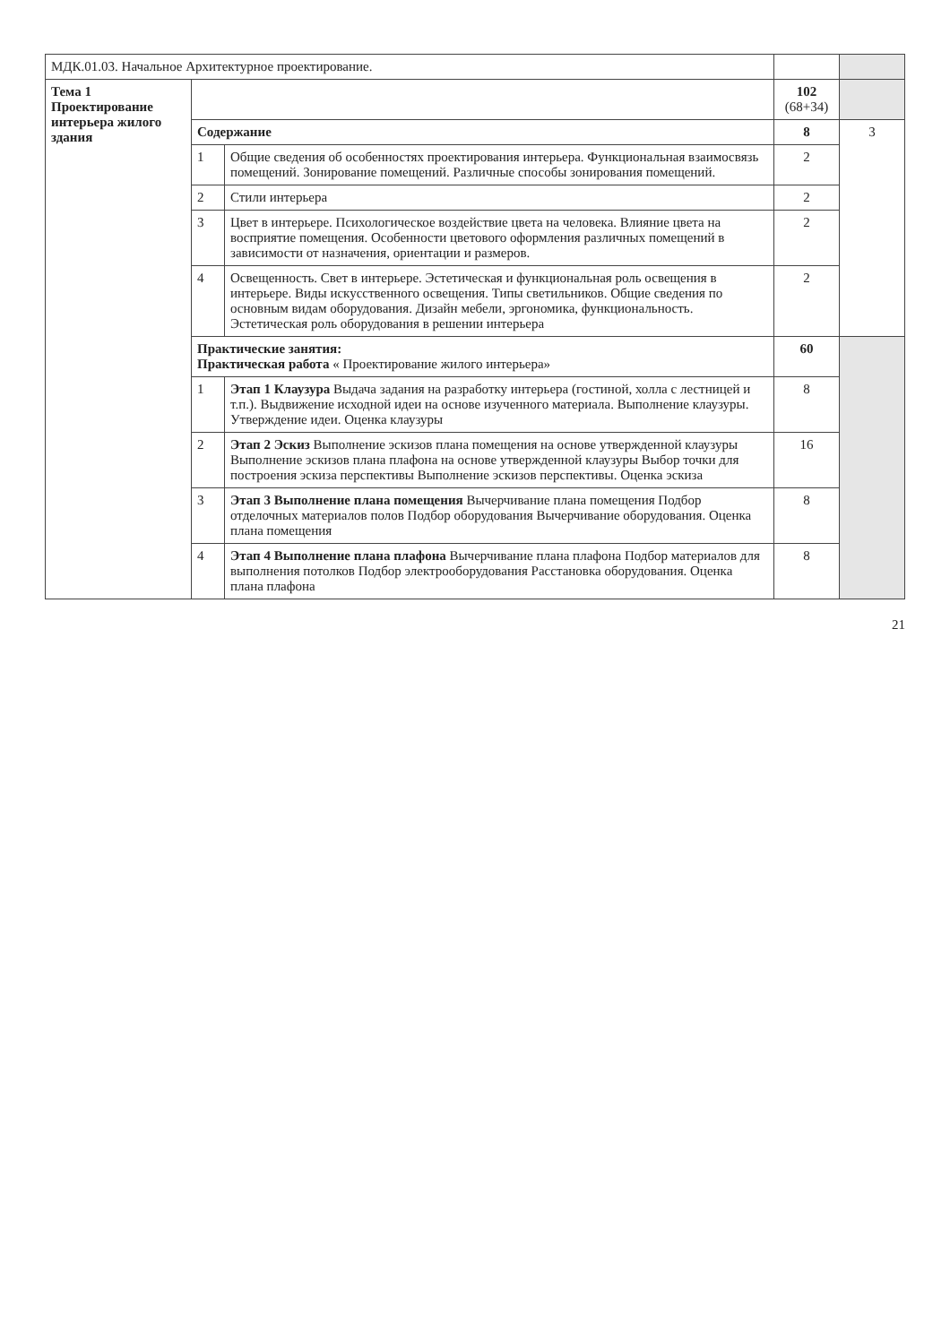| МДК.01.03. Начальное Архитектурное проектирование. | | | | |
| Тема 1 Проектирование интерьера жилого здания | | | 102 (68+34) | |
| | Содержание | | 8 | 3 |
| | 1 | Общие сведения об особенностях проектирования интерьера. Функциональная взаимосвязь помещений. Зонирование помещений. Различные способы зонирования помещений. | 2 | |
| | 2 | Стили интерьера | 2 | |
| | 3 | Цвет в интерьере. Психологическое воздействие цвета на человека. Влияние цвета на восприятие помещения. Особенности цветового оформления различных помещений в зависимости от назначения, ориентации и размеров. | 2 | |
| | 4 | Освещенность. Свет в интерьере. Эстетическая и функциональная роль освещения в интерьере. Виды искусственного освещения. Типы светильников. Общие сведения по основным видам оборудования. Дизайн мебели, эргономика, функциональность. Эстетическая роль оборудования в решении интерьера | 2 | |
| | Практические занятия: Практическая работа « Проектирование жилого интерьера» | | 60 | |
| | 1 | Этап 1 Клаузура Выдача задания на разработку интерьера (гостиной, холла с лестницей и т.п.). Выдвижение исходной идеи на основе изученного материала. Выполнение клаузуры. Утверждение идеи. Оценка клаузуры | 8 | |
| | 2 | Этап 2 Эскиз Выполнение эскизов плана помещения на основе утвержденной клаузуры Выполнение эскизов плана плафона на основе утвержденной клаузуры Выбор точки для построения эскиза перспективы Выполнение эскизов перспективы. Оценка эскиза | 16 | |
| | 3 | Этап 3 Выполнение плана помещения Вычерчивание плана помещения Подбор отделочных материалов полов Подбор оборудования Вычерчивание оборудования. Оценка плана помещения | 8 | |
| | 4 | Этап 4 Выполнение плана плафона Вычерчивание плана плафона Подбор материалов для выполнения потолков Подбор электрооборудования Расстановка оборудования. Оценка плана плафона | 8 | |
21